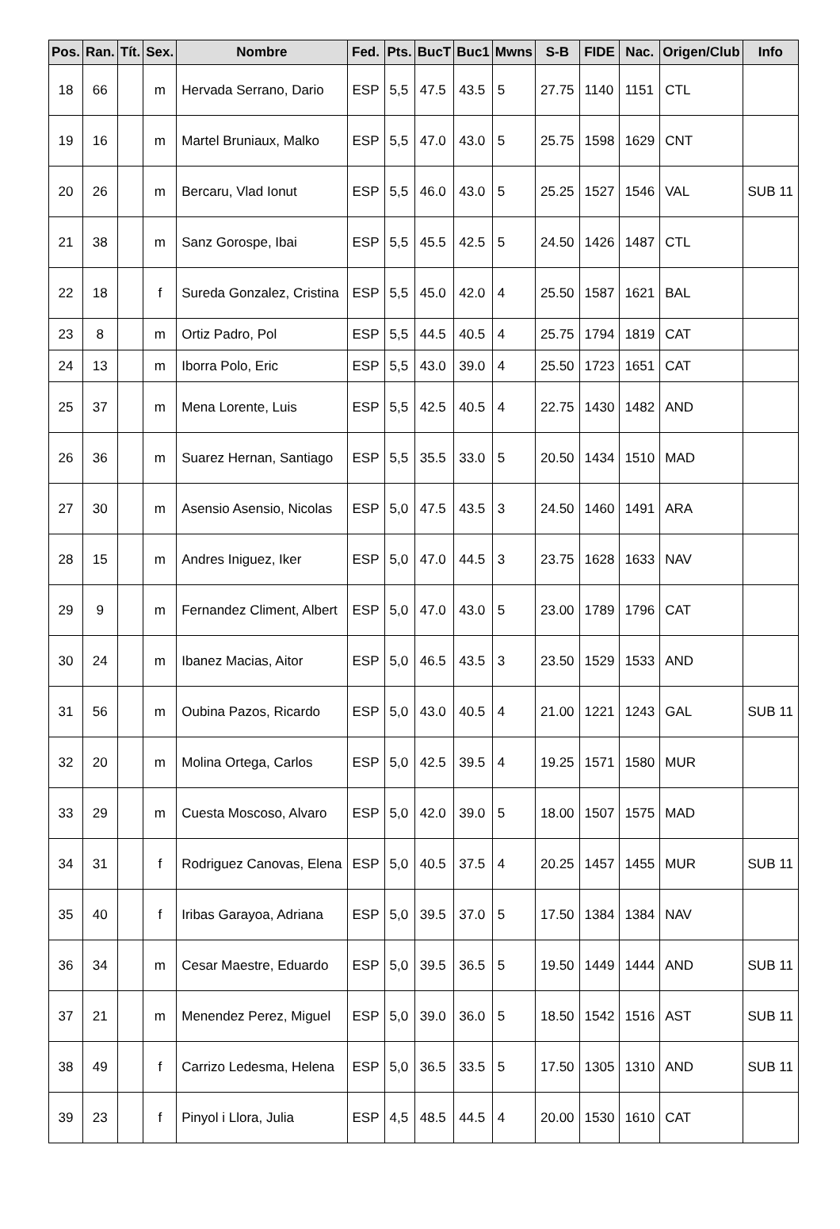| Pos. | Ran. | Tít. | Sex. | Nombre | Fed. | Pts. | BucT | Buc1 | Mwns | S-B | FIDE | Nac. | Origen/Club | Info |
| --- | --- | --- | --- | --- | --- | --- | --- | --- | --- | --- | --- | --- | --- | --- |
| 18 | 66 | | m | Hervada Serrano, Dario | ESP | 5,5 | 47.5 | 43.5 | 5 | 27.75 | 1140 | 1151 | CTL | |
| 19 | 16 | | m | Martel Bruniaux, Malko | ESP | 5,5 | 47.0 | 43.0 | 5 | 25.75 | 1598 | 1629 | CNT | |
| 20 | 26 | | m | Bercaru, Vlad Ionut | ESP | 5,5 | 46.0 | 43.0 | 5 | 25.25 | 1527 | 1546 | VAL | SUB 11 |
| 21 | 38 | | m | Sanz Gorospe, Ibai | ESP | 5,5 | 45.5 | 42.5 | 5 | 24.50 | 1426 | 1487 | CTL | |
| 22 | 18 | | f | Sureda Gonzalez, Cristina | ESP | 5,5 | 45.0 | 42.0 | 4 | 25.50 | 1587 | 1621 | BAL | |
| 23 | 8 | | m | Ortiz Padro, Pol | ESP | 5,5 | 44.5 | 40.5 | 4 | 25.75 | 1794 | 1819 | CAT | |
| 24 | 13 | | m | Iborra Polo, Eric | ESP | 5,5 | 43.0 | 39.0 | 4 | 25.50 | 1723 | 1651 | CAT | |
| 25 | 37 | | m | Mena Lorente, Luis | ESP | 5,5 | 42.5 | 40.5 | 4 | 22.75 | 1430 | 1482 | AND | |
| 26 | 36 | | m | Suarez Hernan, Santiago | ESP | 5,5 | 35.5 | 33.0 | 5 | 20.50 | 1434 | 1510 | MAD | |
| 27 | 30 | | m | Asensio Asensio, Nicolas | ESP | 5,0 | 47.5 | 43.5 | 3 | 24.50 | 1460 | 1491 | ARA | |
| 28 | 15 | | m | Andres Iniguez, Iker | ESP | 5,0 | 47.0 | 44.5 | 3 | 23.75 | 1628 | 1633 | NAV | |
| 29 | 9 | | m | Fernandez Climent, Albert | ESP | 5,0 | 47.0 | 43.0 | 5 | 23.00 | 1789 | 1796 | CAT | |
| 30 | 24 | | m | Ibanez Macias, Aitor | ESP | 5,0 | 46.5 | 43.5 | 3 | 23.50 | 1529 | 1533 | AND | |
| 31 | 56 | | m | Oubina Pazos, Ricardo | ESP | 5,0 | 43.0 | 40.5 | 4 | 21.00 | 1221 | 1243 | GAL | SUB 11 |
| 32 | 20 | | m | Molina Ortega, Carlos | ESP | 5,0 | 42.5 | 39.5 | 4 | 19.25 | 1571 | 1580 | MUR | |
| 33 | 29 | | m | Cuesta Moscoso, Alvaro | ESP | 5,0 | 42.0 | 39.0 | 5 | 18.00 | 1507 | 1575 | MAD | |
| 34 | 31 | | f | Rodriguez Canovas, Elena | ESP | 5,0 | 40.5 | 37.5 | 4 | 20.25 | 1457 | 1455 | MUR | SUB 11 |
| 35 | 40 | | f | Iribas Garayoa, Adriana | ESP | 5,0 | 39.5 | 37.0 | 5 | 17.50 | 1384 | 1384 | NAV | |
| 36 | 34 | | m | Cesar Maestre, Eduardo | ESP | 5,0 | 39.5 | 36.5 | 5 | 19.50 | 1449 | 1444 | AND | SUB 11 |
| 37 | 21 | | m | Menendez Perez, Miguel | ESP | 5,0 | 39.0 | 36.0 | 5 | 18.50 | 1542 | 1516 | AST | SUB 11 |
| 38 | 49 | | f | Carrizo Ledesma, Helena | ESP | 5,0 | 36.5 | 33.5 | 5 | 17.50 | 1305 | 1310 | AND | SUB 11 |
| 39 | 23 | | f | Pinyol i Llora, Julia | ESP | 4,5 | 48.5 | 44.5 | 4 | 20.00 | 1530 | 1610 | CAT | |